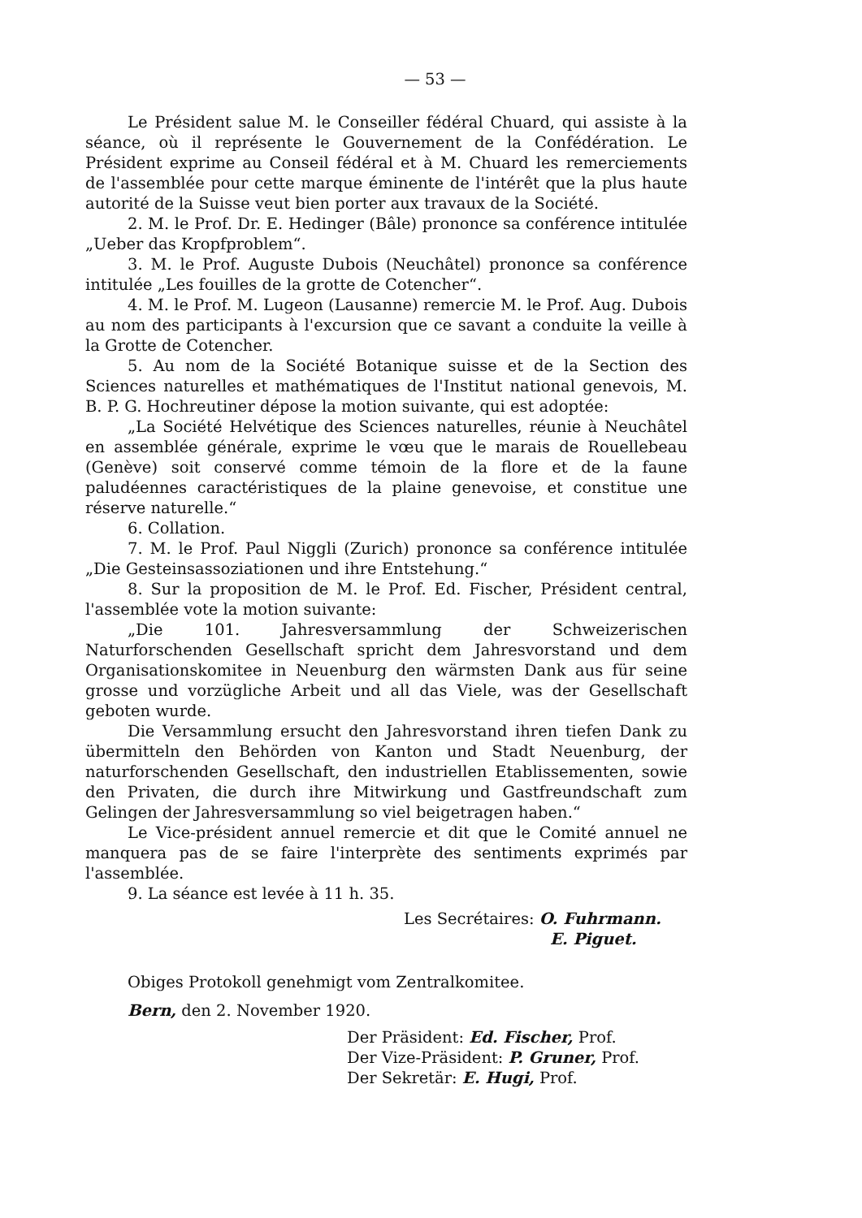— 53 —
Le Président salue M. le Conseiller fédéral Chuard, qui assiste à la séance, où il représente le Gouvernement de la Confédération. Le Président exprime au Conseil fédéral et à M. Chuard les remerciements de l'assemblée pour cette marque éminente de l'intérêt que la plus haute autorité de la Suisse veut bien porter aux travaux de la Société.
2. M. le Prof. Dr. E. Hedinger (Bâle) prononce sa conférence intitulée „Ueber das Kropfproblem“.
3. M. le Prof. Auguste Dubois (Neuchâtel) prononce sa conférence intitulée „Les fouilles de la grotte de Cotencher“.
4. M. le Prof. M. Lugeon (Lausanne) remercie M. le Prof. Aug. Dubois au nom des participants à l'excursion que ce savant a conduite la veille à la Grotte de Cotencher.
5. Au nom de la Société Botanique suisse et de la Section des Sciences naturelles et mathématiques de l'Institut national genevois, M. B. P. G. Hochreutiner dépose la motion suivante, qui est adoptée:
„La Société Helvétique des Sciences naturelles, réunie à Neuchâtel en assemblée générale, exprime le vœu que le marais de Rouellebeau (Genève) soit conservé comme témoin de la flore et de la faune paludéennes caractéristiques de la plaine genevoise, et constitue une réserve naturelle.“
6. Collation.
7. M. le Prof. Paul Niggli (Zurich) prononce sa conférence intitulée „Die Gesteinsassoziationen und ihre Entstehung.“
8. Sur la proposition de M. le Prof. Ed. Fischer, Président central, l'assemblée vote la motion suivante:
„Die 101. Jahresversammlung der Schweizerischen Naturforschenden Gesellschaft spricht dem Jahresvorstand und dem Organisationskomitee in Neuenburg den wärmsten Dank aus für seine grosse und vorzügliche Arbeit und all das Viele, was der Gesellschaft geboten wurde.
Die Versammlung ersucht den Jahresvorstand ihren tiefen Dank zu übermitteln den Behörden von Kanton und Stadt Neuenburg, der naturforschenden Gesellschaft, den industriellen Etablissementen, sowie den Privaten, die durch ihre Mitwirkung und Gastfreundschaft zum Gelingen der Jahresversammlung so viel beigetragen haben.“
Le Vice-président annuel remercie et dit que le Comité annuel ne manquera pas de se faire l'interprète des sentiments exprimés par l'assemblée.
9. La séance est levée à 11 h. 35.
Les Secrétaires: O. Fuhrmann.
E. Piguet.
Obiges Protokoll genehmigt vom Zentralkomitee.
Bern, den 2. November 1920.
Der Präsident: Ed. Fischer, Prof.
Der Vize-Präsident: P. Gruner, Prof.
Der Sekretär: E. Hugi, Prof.